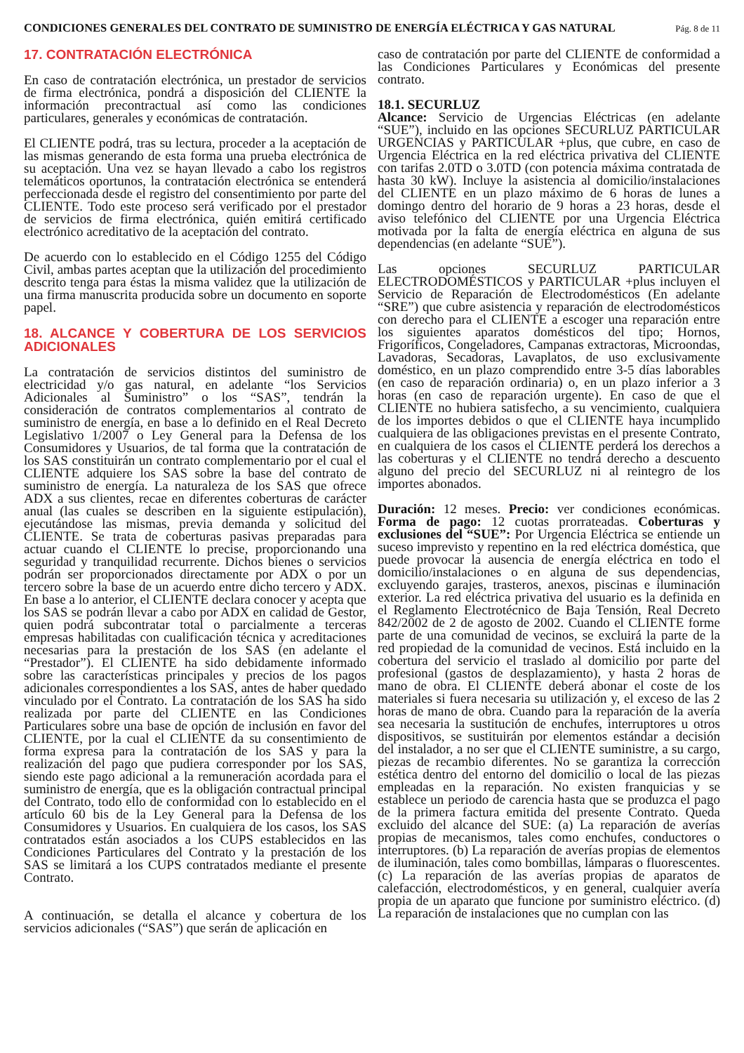CONDICIONES GENERALES DEL CONTRATO DE SUMINISTRO DE ENERGÍA ELÉCTRICA Y GAS NATURAL Pág. 8 de 11
17. CONTRATACIÓN ELECTRÓNICA
En caso de contratación electrónica, un prestador de servicios de firma electrónica, pondrá a disposición del CLIENTE la información precontractual así como las condiciones particulares, generales y económicas de contratación.
El CLIENTE podrá, tras su lectura, proceder a la aceptación de las mismas generando de esta forma una prueba electrónica de su aceptación. Una vez se hayan llevado a cabo los registros telemáticos oportunos, la contratación electrónica se entenderá perfeccionada desde el registro del consentimiento por parte del CLIENTE. Todo este proceso será verificado por el prestador de servicios de firma electrónica, quién emitirá certificado electrónico acreditativo de la aceptación del contrato.
De acuerdo con lo establecido en el Código 1255 del Código Civil, ambas partes aceptan que la utilización del procedimiento descrito tenga para éstas la misma validez que la utilización de una firma manuscrita producida sobre un documento en soporte papel.
18. ALCANCE Y COBERTURA DE LOS SERVICIOS ADICIONALES
La contratación de servicios distintos del suministro de electricidad y/o gas natural, en adelante “los Servicios Adicionales al Suministro” o los “SAS”, tendrán la consideración de contratos complementarios al contrato de suministro de energía, en base a lo definido en el Real Decreto Legislativo 1/2007 o Ley General para la Defensa de los Consumidores y Usuarios, de tal forma que la contratación de los SAS constituirán un contrato complementario por el cual el CLIENTE adquiere los SAS sobre la base del contrato de suministro de energía. La naturaleza de los SAS que ofrece ADX a sus clientes, recae en diferentes coberturas de carácter anual (las cuales se describen en la siguiente estipulación), ejecutándose las mismas, previa demanda y solicitud del CLIENTE. Se trata de coberturas pasivas preparadas para actuar cuando el CLIENTE lo precise, proporcionando una seguridad y tranquilidad recurrente. Dichos bienes o servicios podrán ser proporcionados directamente por ADX o por un tercero sobre la base de un acuerdo entre dicho tercero y ADX. En base a lo anterior, el CLIENTE declara conocer y acepta que los SAS se podrán llevar a cabo por ADX en calidad de Gestor, quien podrá subcontratar total o parcialmente a terceras empresas habilitadas con cualificación técnica y acreditaciones necesarias para la prestación de los SAS (en adelante el “Prestador”). El CLIENTE ha sido debidamente informado sobre las características principales y precios de los pagos adicionales correspondientes a los SAS, antes de haber quedado vinculado por el Contrato. La contratación de los SAS ha sido realizada por parte del CLIENTE en las Condiciones Particulares sobre una base de opción de inclusión en favor del CLIENTE, por la cual el CLIENTE da su consentimiento de forma expresa para la contratación de los SAS y para la realización del pago que pudiera corresponder por los SAS, siendo este pago adicional a la remuneración acordada para el suministro de energía, que es la obligación contractual principal del Contrato, todo ello de conformidad con lo establecido en el artículo 60 bis de la Ley General para la Defensa de los Consumidores y Usuarios. En cualquiera de los casos, los SAS contratados están asociados a los CUPS establecidos en las Condiciones Particulares del Contrato y la prestación de los SAS se limitará a los CUPS contratados mediante el presente Contrato.
A continuación, se detalla el alcance y cobertura de los servicios adicionales (“SAS”) que serán de aplicación en
caso de contratación por parte del CLIENTE de conformidad a las Condiciones Particulares y Económicas del presente contrato.
18.1. SECURLUZ
Alcance: Servicio de Urgencias Eléctricas (en adelante “SUE”), incluido en las opciones SECURLUZ PARTICULAR URGENCIAS y PARTICULAR +plus, que cubre, en caso de Urgencia Eléctrica en la red eléctrica privativa del CLIENTE con tarifas 2.0TD o 3.0TD (con potencia máxima contratada de hasta 30 kW). Incluye la asistencia al domicilio/instalaciones del CLIENTE en un plazo máximo de 6 horas de lunes a domingo dentro del horario de 9 horas a 23 horas, desde el aviso telefónico del CLIENTE por una Urgencia Eléctrica motivada por la falta de energía eléctrica en alguna de sus dependencias (en adelante “SUE”).
Las opciones SECURLUZ PARTICULAR ELECTRODOMÉSTICOS y PARTICULAR +plus incluyen el Servicio de Reparación de Electrodomésticos (En adelante “SRE”) que cubre asistencia y reparación de electrodomésticos con derecho para el CLIENTE a escoger una reparación entre los siguientes aparatos domésticos del tipo; Hornos, Frigoríficos, Congeladores, Campanas extractoras, Microondas, Lavadoras, Secadoras, Lavaplatos, de uso exclusivamente doméstico, en un plazo comprendido entre 3-5 días laborables (en caso de reparación ordinaria) o, en un plazo inferior a 3 horas (en caso de reparación urgente). En caso de que el CLIENTE no hubiera satisfecho, a su vencimiento, cualquiera de los importes debidos o que el CLIENTE haya incumplido cualquiera de las obligaciones previstas en el presente Contrato, en cualquiera de los casos el CLIENTE perderá los derechos a las coberturas y el CLIENTE no tendrá derecho a descuento alguno del precio del SECURLUZ ni al reintegro de los importes abonados.
Duración: 12 meses. Precio: ver condiciones económicas. Forma de pago: 12 cuotas prorrateadas. Coberturas y exclusiones del “SUE”: Por Urgencia Eléctrica se entiende un suceso imprevisto y repentino en la red eléctrica doméstica, que puede provocar la ausencia de energía eléctrica en todo el domicilio/instalaciones o en alguna de sus dependencias, excluyendo garajes, trasteros, anexos, piscinas e iluminación exterior. La red eléctrica privativa del usuario es la definida en el Reglamento Electrotécnico de Baja Tensión, Real Decreto 842/2002 de 2 de agosto de 2002. Cuando el CLIENTE forme parte de una comunidad de vecinos, se excluirá la parte de la red propiedad de la comunidad de vecinos. Está incluido en la cobertura del servicio el traslado al domicilio por parte del profesional (gastos de desplazamiento), y hasta 2 horas de mano de obra. El CLIENTE deberá abonar el coste de los materiales si fuera necesaria su utilización y, el exceso de las 2 horas de mano de obra. Cuando para la reparación de la avería sea necesaria la sustitución de enchufes, interruptores u otros dispositivos, se sustituirán por elementos estándar a decisión del instalador, a no ser que el CLIENTE suministre, a su cargo, piezas de recambio diferentes. No se garantiza la corrección estética dentro del entorno del domicilio o local de las piezas empleadas en la reparación. No existen franquicias y se establece un periodo de carencia hasta que se produzca el pago de la primera factura emitida del presente Contrato. Queda excluido del alcance del SUE: (a) La reparación de averías propias de mecanismos, tales como enchufes, conductores o interruptores. (b) La reparación de averías propias de elementos de iluminación, tales como bombillas, lámparas o fluorescentes. (c) La reparación de las averías propias de aparatos de calefacción, electrodomésticos, y en general, cualquier avería propia de un aparato que funcione por suministro eléctrico. (d) La reparación de instalaciones que no cumplan con las